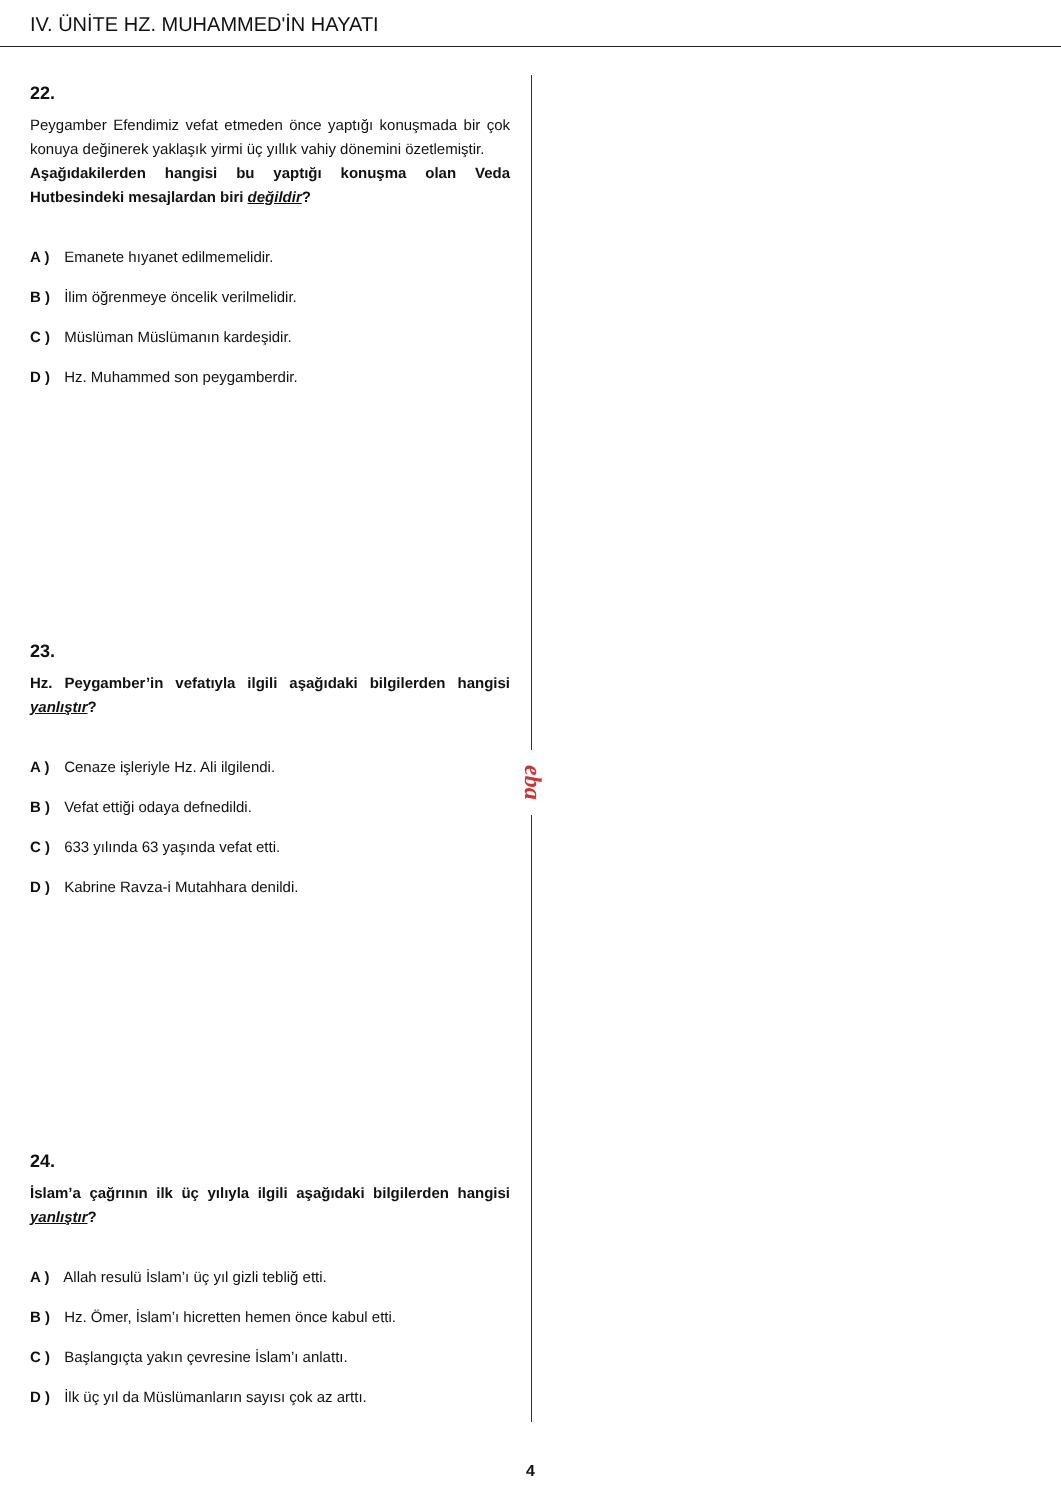IV. ÜNİTE HZ. MUHAMMED'İN HAYATI
eba
22.
Peygamber Efendimiz vefat etmeden önce yaptığı konuşmada bir çok konuya değinerek yaklaşık yirmi üç yıllık vahiy dönemini özetlemiştir.
Aşağıdakilerden hangisi bu yaptığı konuşma olan Veda Hutbesindeki mesajlardan biri değildir?
A ) Emanete hıyanet edilmemelidir.
B ) İlim öğrenmeye öncelik verilmelidir.
C ) Müslüman Müslümanın kardeşidir.
D ) Hz. Muhammed son peygamberdir.
23.
Hz. Peygamber’in vefatıyla ilgili aşağıdaki bilgilerden hangisi yanlıştır?
A ) Cenaze işleriyle Hz. Ali ilgilendi.
B ) Vefat ettiği odaya defnedildi.
C ) 633 yılında 63 yaşında vefat etti.
D ) Kabrine Ravza-i Mutahhara denildi.
24.
İslam’a çağrının ilk üç yılıyla ilgili aşağıdaki bilgilerden hangisi yanlıştır?
A ) Allah resulü İslam’ı üç yıl gizli tebliğ etti.
B ) Hz. Ömer, İslam’ı hicretten hemen önce kabul etti.
C ) Başlangıçta yakın çevresine İslam’ı anlattı.
D ) İlk üç yıl da Müslümanların sayısı çok az arttı.
4